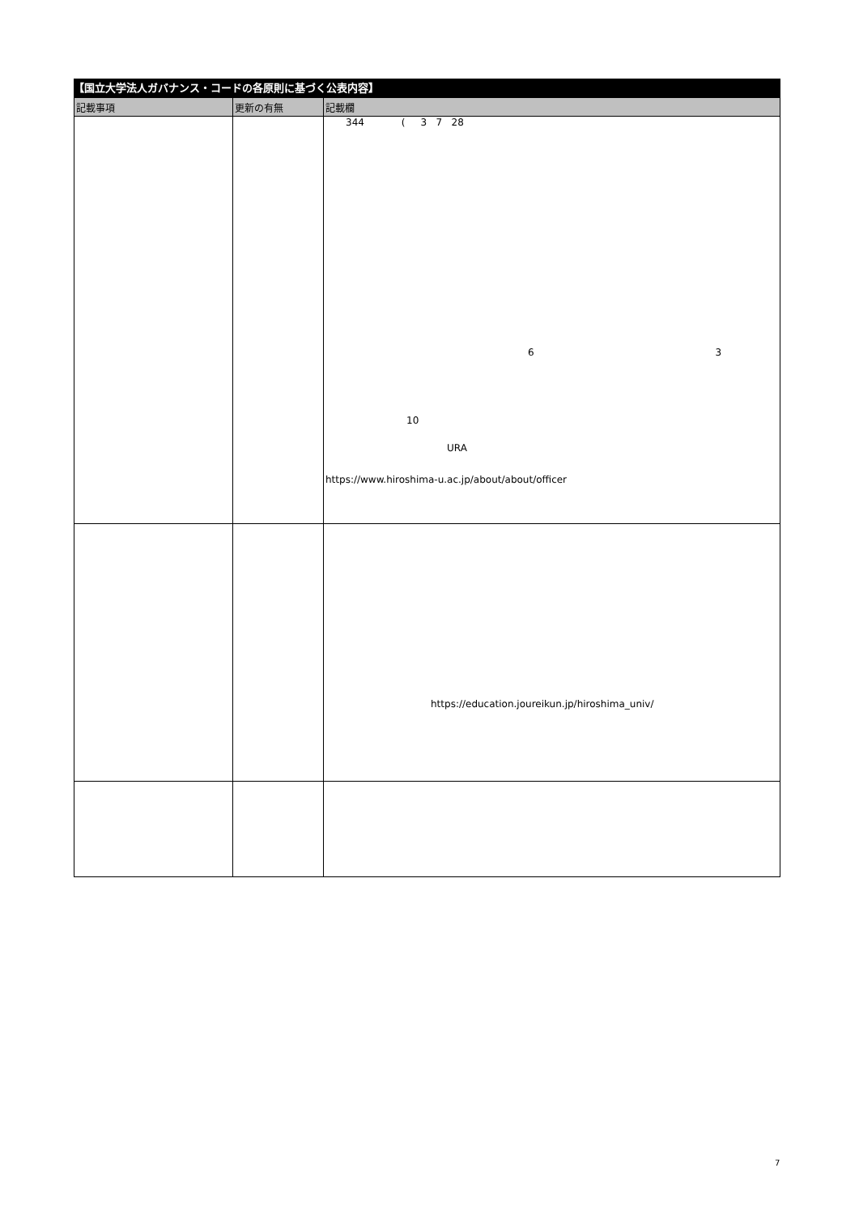【国立大学法人ガバナンス・コードの各原則に基づく公表内容】
| 記載事項 | 更新の有無 | 記載欄 |
| --- | --- | --- |
| | | 344 ( 3 7 28 6 3 10 URA https://www.hiroshima-u.ac.jp/about/about/officer |
| | | https://education.joureikun.jp/hiroshima_univ/ |
7